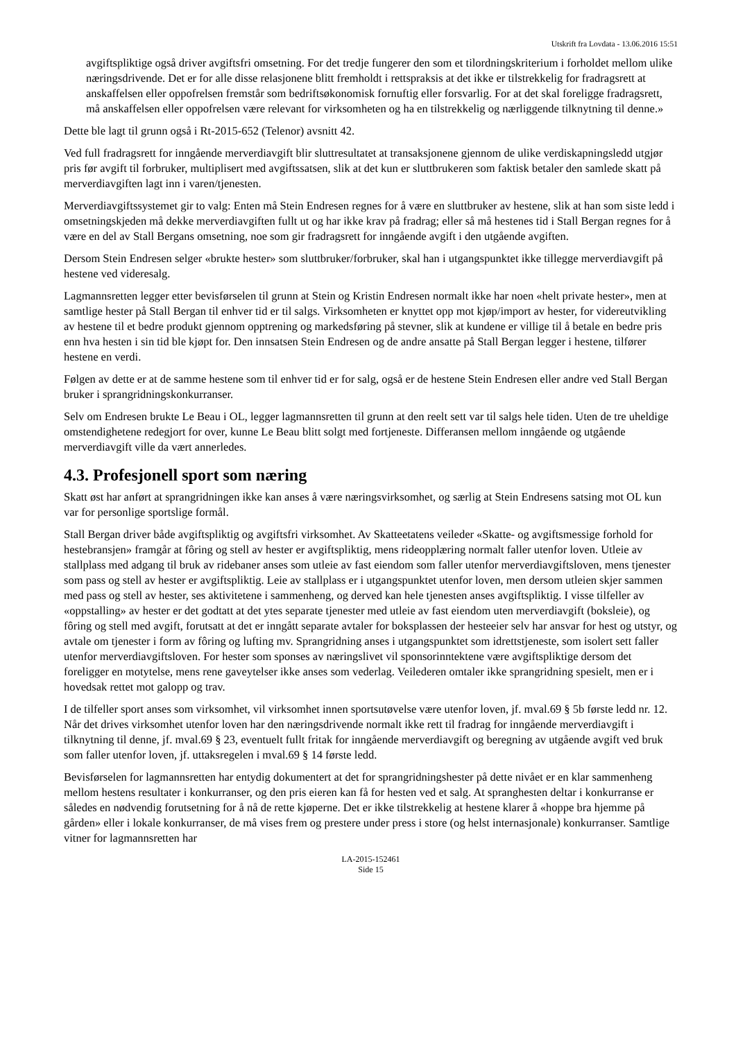Utskrift fra Lovdata - 13.06.2016 15:51
avgiftspliktige også driver avgiftsfri omsetning. For det tredje fungerer den som et tilordningskriterium i forholdet mellom ulike næringsdrivende. Det er for alle disse relasjonene blitt fremholdt i rettspraksis at det ikke er tilstrekkelig for fradragsrett at anskaffelsen eller oppofrelsen fremstår som bedriftsøkonomisk fornuftig eller forsvarlig. For at det skal foreligge fradragsrett, må anskaffelsen eller oppofrelsen være relevant for virksomheten og ha en tilstrekkelig og nærliggende tilknytning til denne.»
Dette ble lagt til grunn også i Rt-2015-652 (Telenor) avsnitt 42.
Ved full fradragsrett for inngående merverdiavgift blir sluttresultatet at transaksjonene gjennom de ulike verdiskapningsledd utgjør pris før avgift til forbruker, multiplisert med avgiftssatsen, slik at det kun er sluttbrukeren som faktisk betaler den samlede skatt på merverdiavgiften lagt inn i varen/tjenesten.
Merverdiavgiftssystemet gir to valg: Enten må Stein Endresen regnes for å være en sluttbruker av hestene, slik at han som siste ledd i omsetningskjeden må dekke merverdiavgiften fullt ut og har ikke krav på fradrag; eller så må hestenes tid i Stall Bergan regnes for å være en del av Stall Bergans omsetning, noe som gir fradragsrett for inngående avgift i den utgående avgiften.
Dersom Stein Endresen selger «brukte hester» som sluttbruker/forbruker, skal han i utgangspunktet ikke tillegge merverdiavgift på hestene ved videresalg.
Lagmannsretten legger etter bevisførselen til grunn at Stein og Kristin Endresen normalt ikke har noen «helt private hester», men at samtlige hester på Stall Bergan til enhver tid er til salgs. Virksomheten er knyttet opp mot kjøp/import av hester, for videreutvikling av hestene til et bedre produkt gjennom opptrening og markedsføring på stevner, slik at kundene er villige til å betale en bedre pris enn hva hesten i sin tid ble kjøpt for. Den innsatsen Stein Endresen og de andre ansatte på Stall Bergan legger i hestene, tilfører hestene en verdi.
Følgen av dette er at de samme hestene som til enhver tid er for salg, også er de hestene Stein Endresen eller andre ved Stall Bergan bruker i sprangridningskonkurranser.
Selv om Endresen brukte Le Beau i OL, legger lagmannsretten til grunn at den reelt sett var til salgs hele tiden. Uten de tre uheldige omstendighetene redegjort for over, kunne Le Beau blitt solgt med fortjeneste. Differansen mellom inngående og utgående merverdiavgift ville da vært annerledes.
4.3. Profesjonell sport som næring
Skatt øst har anført at sprangridningen ikke kan anses å være næringsvirksomhet, og særlig at Stein Endresens satsing mot OL kun var for personlige sportslige formål.
Stall Bergan driver både avgiftspliktig og avgiftsfri virksomhet. Av Skatteetatens veileder «Skatte- og avgiftsmessige forhold for hestebransjen» framgår at fôring og stell av hester er avgiftspliktig, mens rideopplæring normalt faller utenfor loven. Utleie av stallplass med adgang til bruk av ridebaner anses som utleie av fast eiendom som faller utenfor merverdiavgiftsloven, mens tjenester som pass og stell av hester er avgiftspliktig. Leie av stallplass er i utgangspunktet utenfor loven, men dersom utleien skjer sammen med pass og stell av hester, ses aktivitetene i sammenheng, og derved kan hele tjenesten anses avgiftspliktig. I visse tilfeller av «oppstalling» av hester er det godtatt at det ytes separate tjenester med utleie av fast eiendom uten merverdiavgift (boksleie), og fôring og stell med avgift, forutsatt at det er inngått separate avtaler for boksplassen der hesteeier selv har ansvar for hest og utstyr, og avtale om tjenester i form av fôring og lufting mv. Sprangridning anses i utgangspunktet som idrettstjeneste, som isolert sett faller utenfor merverdiavgiftsloven. For hester som sponses av næringslivet vil sponsorinntektene være avgiftspliktige dersom det foreligger en motytelse, mens rene gaveytelser ikke anses som vederlag. Veilederen omtaler ikke sprangridning spesielt, men er i hovedsak rettet mot galopp og trav.
I de tilfeller sport anses som virksomhet, vil virksomhet innen sportsutøvelse være utenfor loven, jf. mval.69 § 5b første ledd nr. 12. Når det drives virksomhet utenfor loven har den næringsdrivende normalt ikke rett til fradrag for inngående merverdiavgift i tilknytning til denne, jf. mval.69 § 23, eventuelt fullt fritak for inngående merverdiavgift og beregning av utgående avgift ved bruk som faller utenfor loven, jf. uttaksregelen i mval.69 § 14 første ledd.
Bevisførselen for lagmannsretten har entydig dokumentert at det for sprangridningshester på dette nivået er en klar sammenheng mellom hestens resultater i konkurranser, og den pris eieren kan få for hesten ved et salg. At spranghesten deltar i konkurranse er således en nødvendig forutsetning for å nå de rette kjøperne. Det er ikke tilstrekkelig at hestene klarer å «hoppe bra hjemme på gården» eller i lokale konkurranser, de må vises frem og prestere under press i store (og helst internasjonale) konkurranser. Samtlige vitner for lagmannsretten har
LA-2015-152461
Side 15